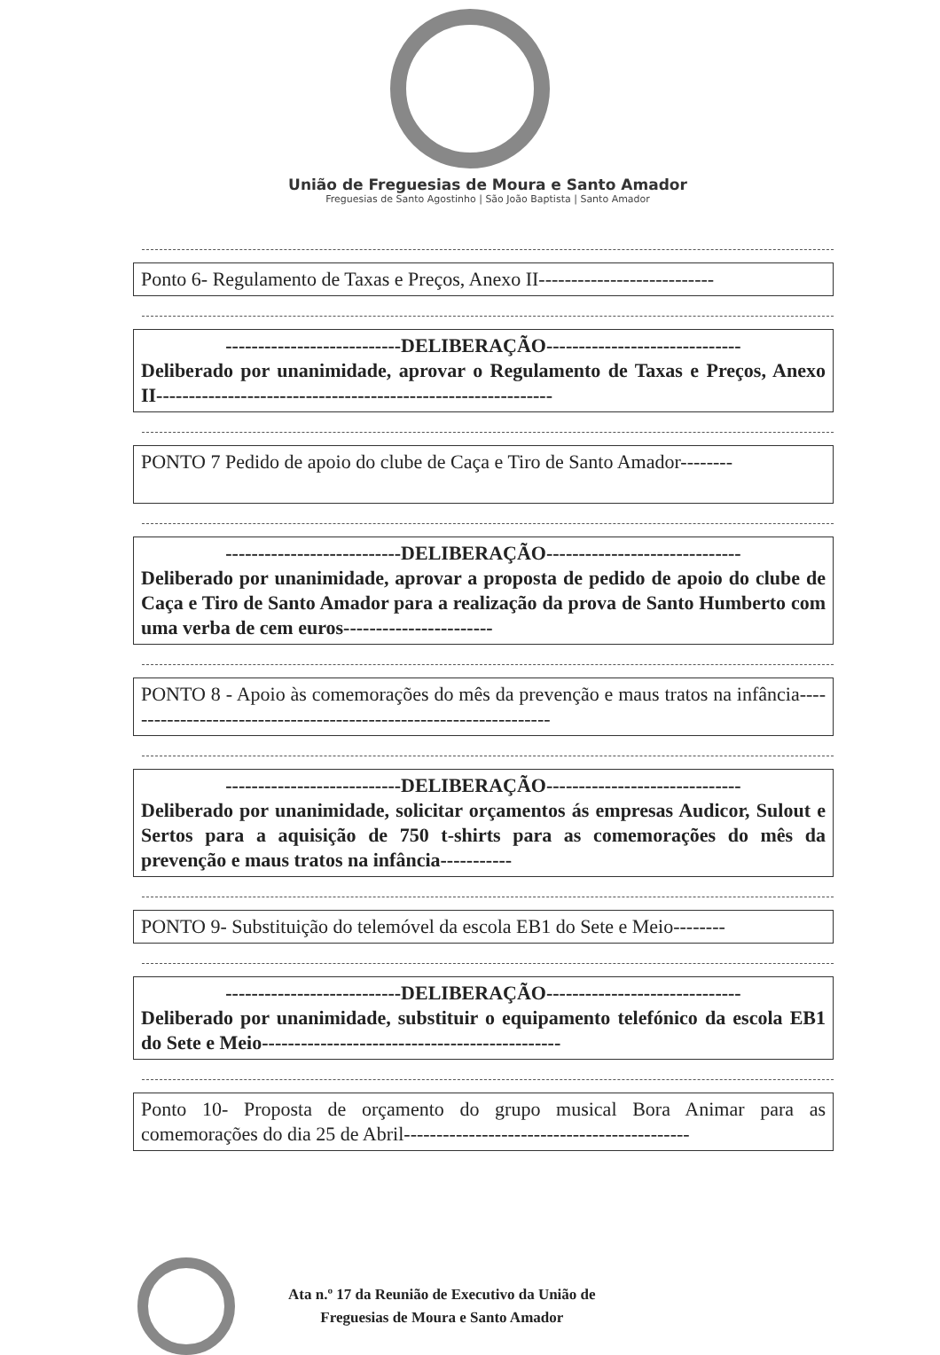União de Freguesias de Moura e Santo Amador
Freguesias de Santo Agostinho | São João Baptista | Santo Amador
Ponto 6- Regulamento de Taxas e Preços, Anexo II---------------------------
---------------------------DELIBERAÇÃO------------------------------
Deliberado por unanimidade, aprovar o Regulamento de Taxas e Preços, Anexo II-------------------------------------------------------------
PONTO 7 Pedido de apoio do clube de Caça e Tiro de Santo Amador--------
---------------------------DELIBERAÇÃO------------------------------
Deliberado por unanimidade, aprovar a proposta de pedido de apoio do clube de Caça e Tiro de Santo Amador para a realização da prova de Santo Humberto com uma verba de cem euros-----------------------
PONTO 8 - Apoio às comemorações do mês da prevenção e maus tratos na infância-------------------------------------------------------------------
---------------------------DELIBERAÇÃO------------------------------
Deliberado por unanimidade, solicitar orçamentos ás empresas Audicor, Sulout e Sertos para a aquisição de 750 t-shirts para as comemorações do mês da prevenção e maus tratos na infância-----------
PONTO 9- Substituição do telemóvel da escola EB1 do Sete e Meio--------
---------------------------DELIBERAÇÃO------------------------------
Deliberado por unanimidade, substituir o equipamento telefónico da escola EB1 do Sete e Meio----------------------------------------------
Ponto 10- Proposta de orçamento do grupo musical Bora Animar para as comemorações do dia 25 de Abril--------------------------------------------
Ata n.º 17 da Reunião de Executivo da União de
Freguesias de Moura e Santo Amador